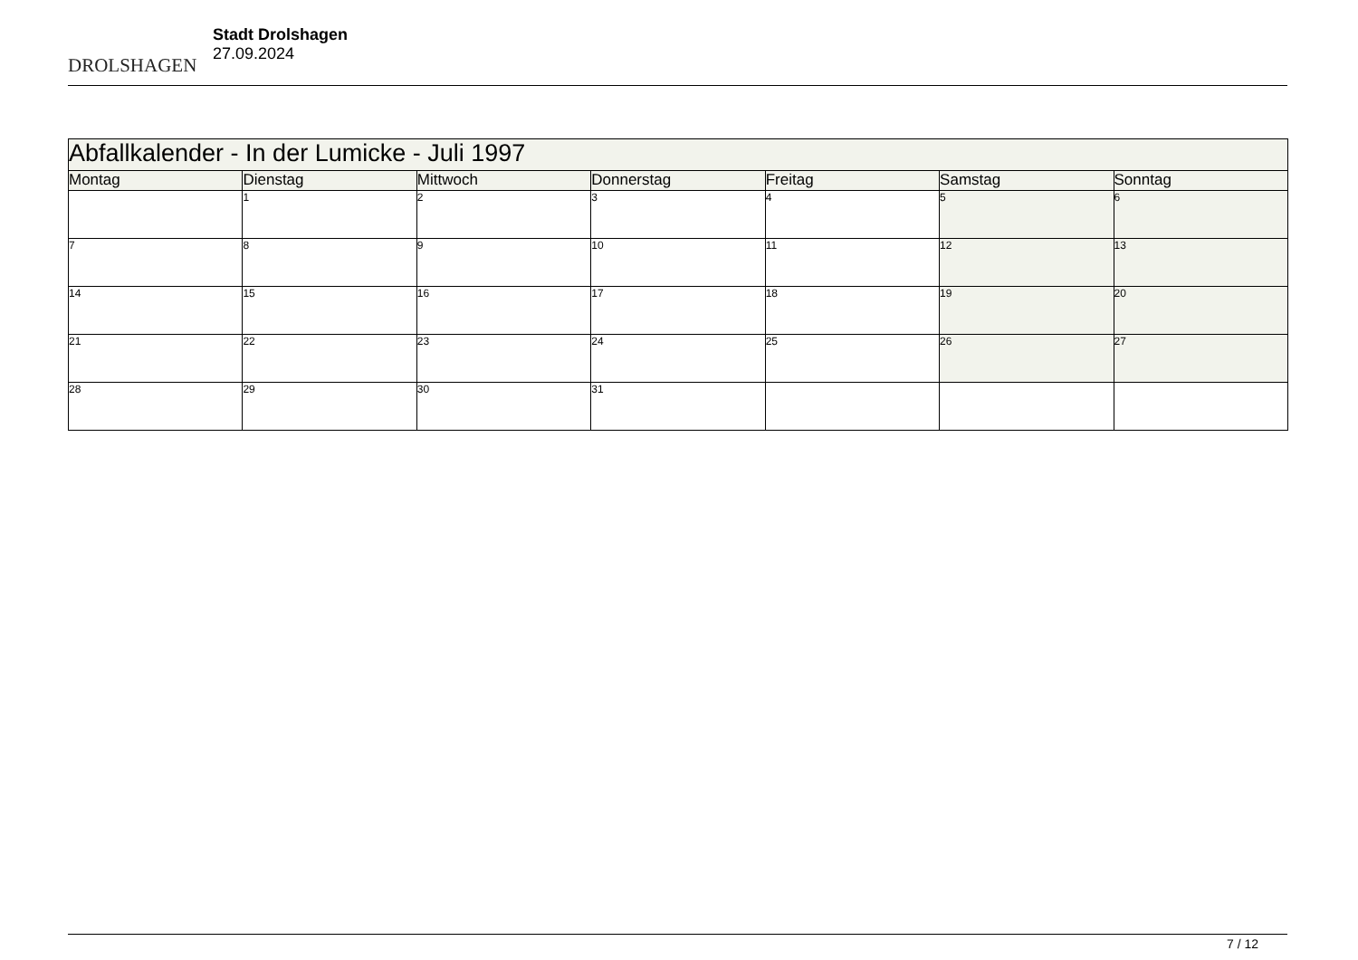DROLSHAGEN
Stadt Drolshagen
27.09.2024
| Abfallkalender - In der Lumicke - Juli 1997 | | | | | | |
| --- | --- | --- | --- | --- | --- | --- |
| Montag | Dienstag | Mittwoch | Donnerstag | Freitag | Samstag | Sonntag |
| | 1 | 2 | 3 | 4 | 5 | 6 |
| 7 | 8 | 9 | 10 | 11 | 12 | 13 |
| 14 | 15 | 16 | 17 | 18 | 19 | 20 |
| 21 | 22 | 23 | 24 | 25 | 26 | 27 |
| 28 | 29 | 30 | 31 | | | |
7 / 12